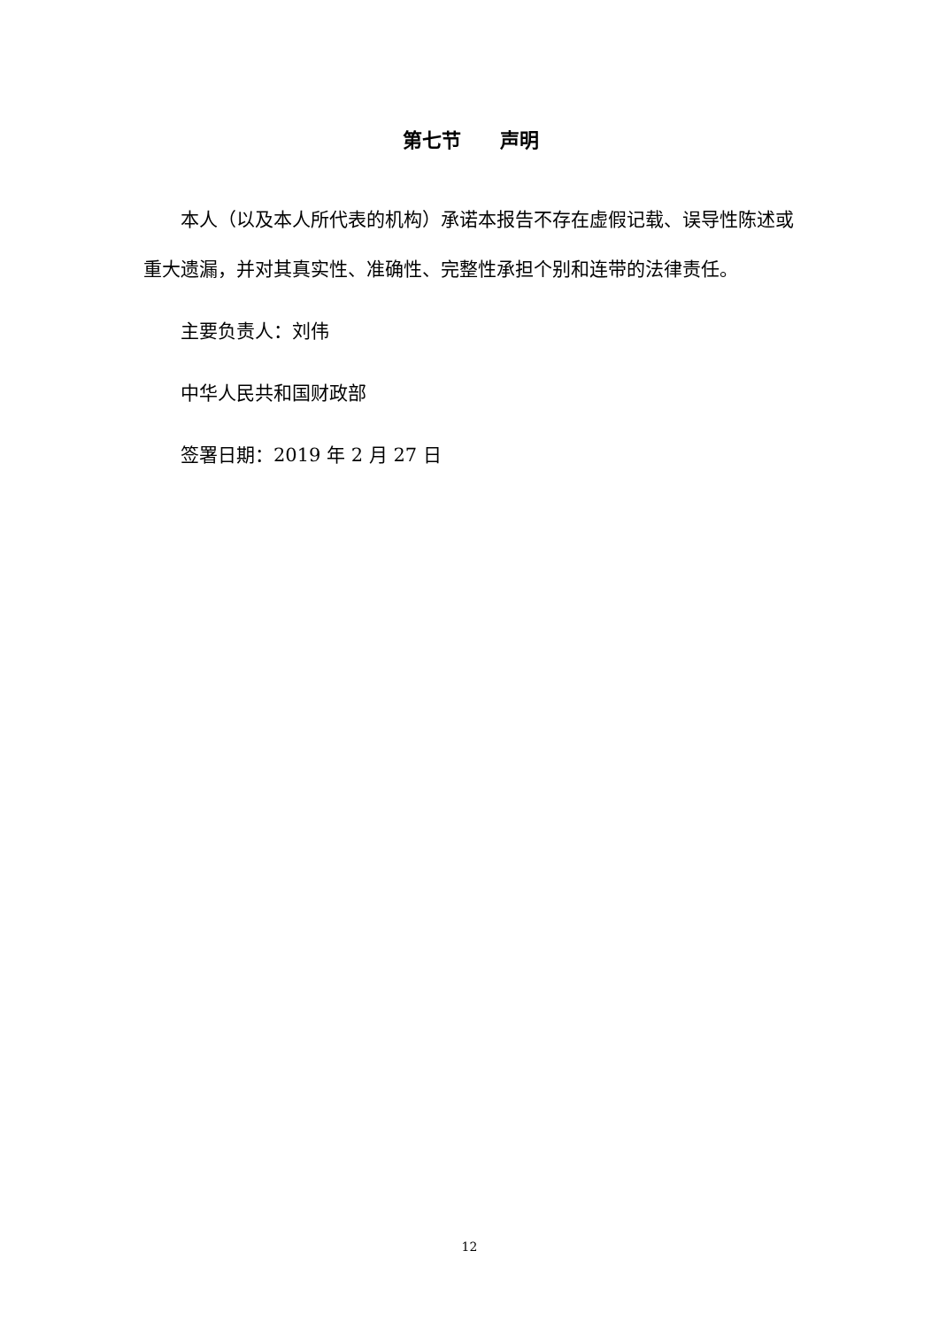第七节　　声明
本人（以及本人所代表的机构）承诺本报告不存在虚假记载、误导性陈述或重大遗漏，并对其真实性、准确性、完整性承担个别和连带的法律责任。
主要负责人：刘伟
中华人民共和国财政部
签署日期：2019 年 2 月 27 日
12